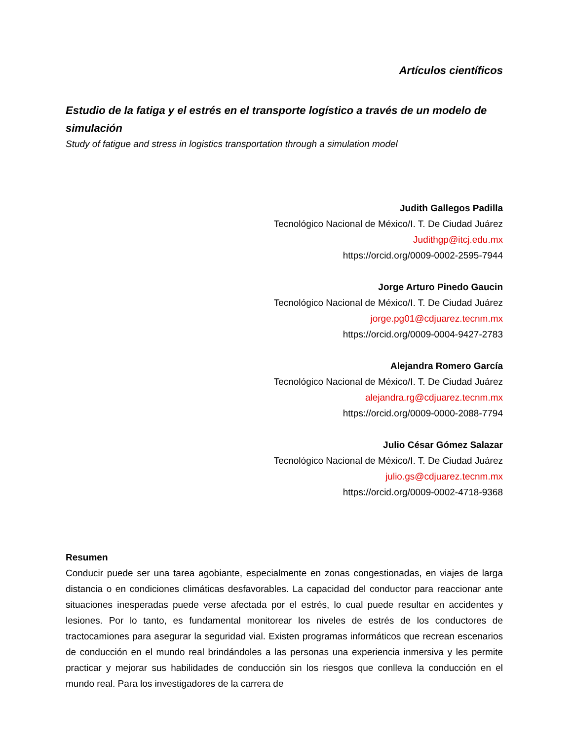Artículos científicos
Estudio de la fatiga y el estrés en el transporte logístico a través de un modelo de simulación
Study of fatigue and stress in logistics transportation through a simulation model
Judith Gallegos Padilla
Tecnológico Nacional de México/I. T. De Ciudad Juárez
Judithgp@itcj.edu.mx
https://orcid.org/0009-0002-2595-7944
Jorge Arturo Pinedo Gaucin
Tecnológico Nacional de México/I. T. De Ciudad Juárez
jorge.pg01@cdjuarez.tecnm.mx
https://orcid.org/0009-0004-9427-2783
Alejandra Romero García
Tecnológico Nacional de México/I. T. De Ciudad Juárez
alejandra.rg@cdjuarez.tecnm.mx
https://orcid.org/0009-0000-2088-7794
Julio César Gómez Salazar
Tecnológico Nacional de México/I. T. De Ciudad Juárez
julio.gs@cdjuarez.tecnm.mx
https://orcid.org/0009-0002-4718-9368
Resumen
Conducir puede ser una tarea agobiante, especialmente en zonas congestionadas, en viajes de larga distancia o en condiciones climáticas desfavorables. La capacidad del conductor para reaccionar ante situaciones inesperadas puede verse afectada por el estrés, lo cual puede resultar en accidentes y lesiones. Por lo tanto, es fundamental monitorear los niveles de estrés de los conductores de tractocamiones para asegurar la seguridad vial. Existen programas informáticos que recrean escenarios de conducción en el mundo real brindándoles a las personas una experiencia inmersiva y les permite practicar y mejorar sus habilidades de conducción sin los riesgos que conlleva la conducción en el mundo real. Para los investigadores de la carrera de